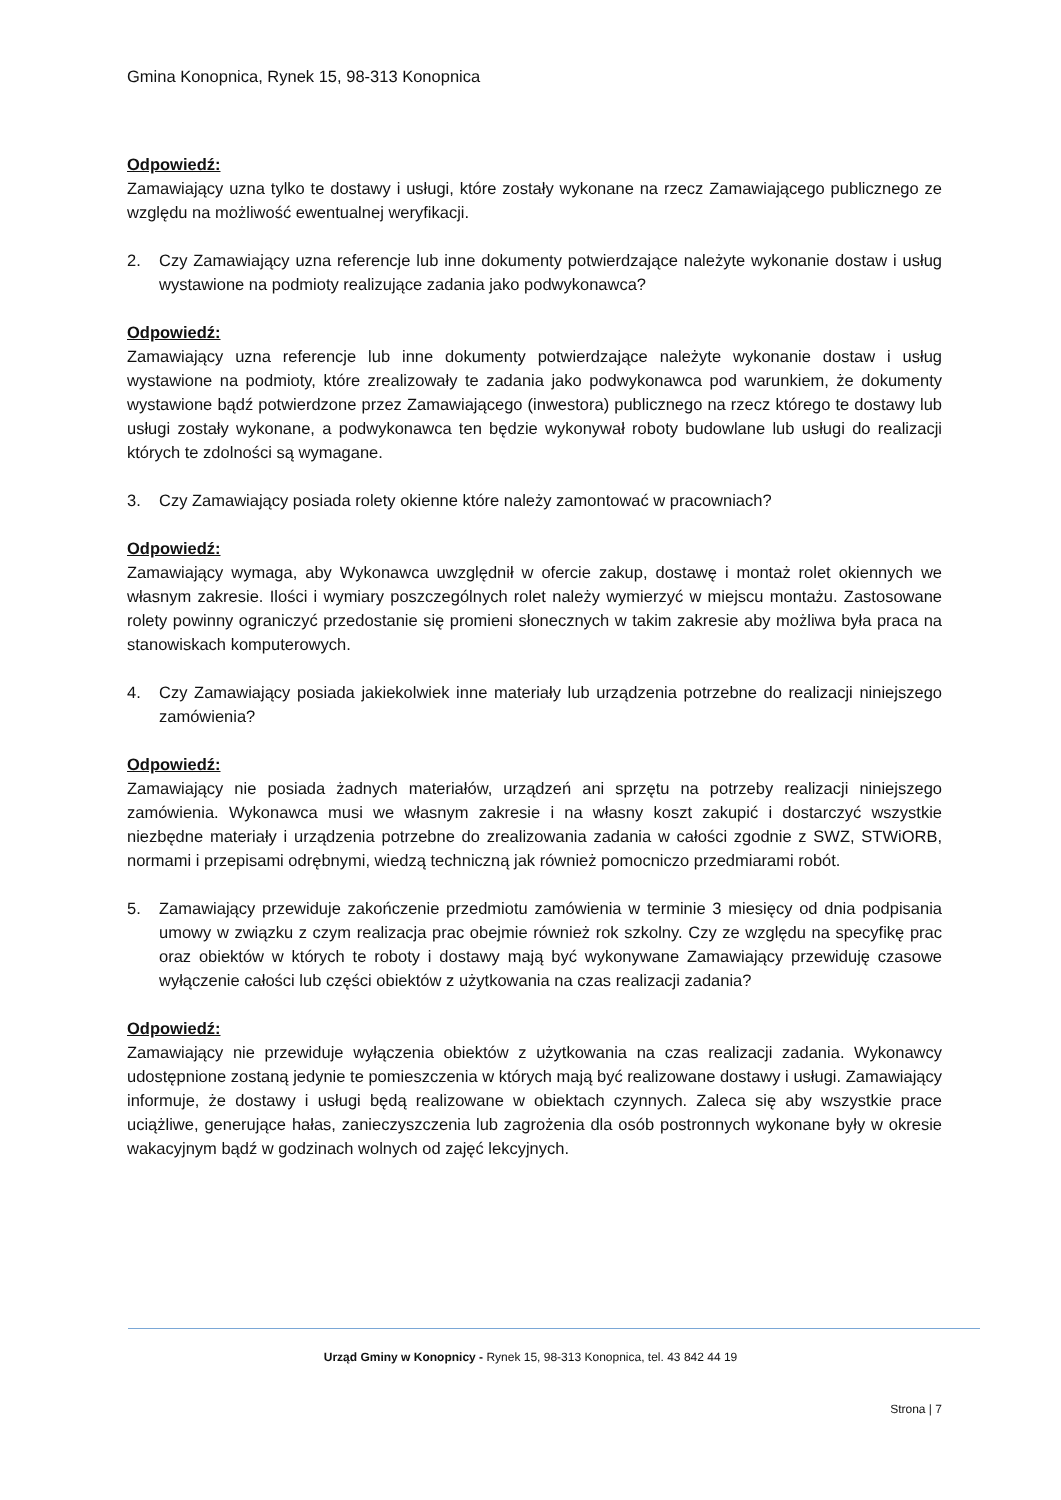Gmina Konopnica, Rynek 15, 98-313 Konopnica
Odpowiedź:
Zamawiający uzna tylko te dostawy i usługi, które zostały wykonane na rzecz Zamawiającego publicznego ze względu na możliwość ewentualnej weryfikacji.
2. Czy Zamawiający uzna referencje lub inne dokumenty potwierdzające należyte wykonanie dostaw i usług wystawione na podmioty realizujące zadania jako podwykonawca?
Odpowiedź:
Zamawiający uzna referencje lub inne dokumenty potwierdzające należyte wykonanie dostaw i usług wystawione na podmioty, które zrealizowały te zadania jako podwykonawca pod warunkiem, że dokumenty wystawione bądź potwierdzone przez Zamawiającego (inwestora) publicznego na rzecz którego te dostawy lub usługi zostały wykonane, a podwykonawca ten będzie wykonywał roboty budowlane lub usługi do realizacji których te zdolności są wymagane.
3. Czy Zamawiający posiada rolety okienne które należy zamontować w pracowniach?
Odpowiedź:
Zamawiający wymaga, aby Wykonawca uwzględnił w ofercie zakup, dostawę i montaż rolet okiennych we własnym zakresie. Ilości i wymiary poszczególnych rolet należy wymierzyć w miejscu montażu. Zastosowane rolety powinny ograniczyć przedostanie się promieni słonecznych w takim zakresie aby możliwa była praca na stanowiskach komputerowych.
4. Czy Zamawiający posiada jakiekolwiek inne materiały lub urządzenia potrzebne do realizacji niniejszego zamówienia?
Odpowiedź:
Zamawiający nie posiada żadnych materiałów, urządzeń ani sprzętu na potrzeby realizacji niniejszego zamówienia. Wykonawca musi we własnym zakresie i na własny koszt zakupić i dostarczyć wszystkie niezbędne materiały i urządzenia potrzebne do zrealizowania zadania w całości zgodnie z SWZ, STWiORB, normami i przepisami odrębnymi, wiedzą techniczną jak również pomocniczo przedmiarami robót.
5. Zamawiający przewiduje zakończenie przedmiotu zamówienia w terminie 3 miesięcy od dnia podpisania umowy w związku z czym realizacja prac obejmie również rok szkolny. Czy ze względu na specyfikę prac oraz obiektów w których te roboty i dostawy mają być wykonywane Zamawiający przewiduję czasowe wyłączenie całości lub części obiektów z użytkowania na czas realizacji zadania?
Odpowiedź:
Zamawiający nie przewiduje wyłączenia obiektów z użytkowania na czas realizacji zadania. Wykonawcy udostępnione zostaną jedynie te pomieszczenia w których mają być realizowane dostawy i usługi. Zamawiający informuje, że dostawy i usługi będą realizowane w obiektach czynnych. Zaleca się aby wszystkie prace uciążliwe, generujące hałas, zanieczyszczenia lub zagrożenia dla osób postronnych wykonane były w okresie wakacyjnym bądź w godzinach wolnych od zajęć lekcyjnych.
Urząd Gminy w Konopnicy - Rynek 15, 98-313 Konopnica, tel. 43 842 44 19
Strona | 7